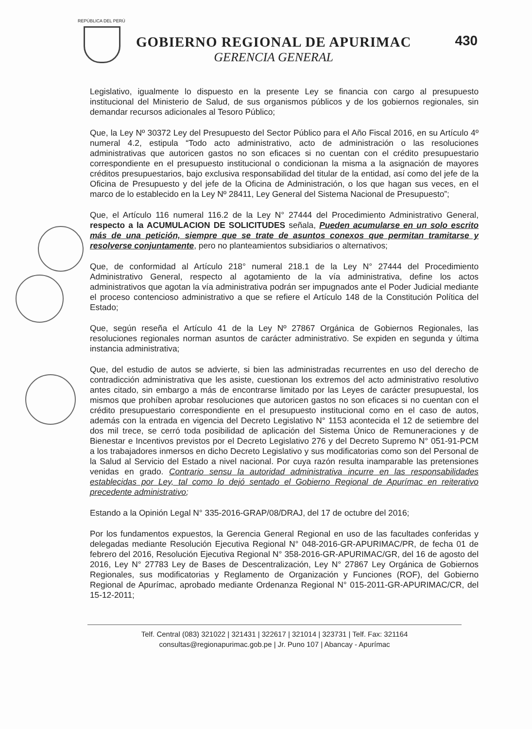REPÚBLICA DEL PERÚ
GOBIERNO REGIONAL DE APURIMAC
GERENCIA GENERAL
430
Legislativo, igualmente lo dispuesto en la presente Ley se financia con cargo al presupuesto institucional del Ministerio de Salud, de sus organismos públicos y de los gobiernos regionales, sin demandar recursos adicionales al Tesoro Público;
Que, la Ley Nº 30372 Ley del Presupuesto del Sector Público para el Año Fiscal 2016, en su Artículo 4º numeral 4.2, estipula “Todo acto administrativo, acto de administración o las resoluciones administrativas que autoricen gastos no son eficaces si no cuentan con el crédito presupuestario correspondiente en el presupuesto institucional o condicionan la misma a la asignación de mayores créditos presupuestarios, bajo exclusiva responsabilidad del titular de la entidad, así como del jefe de la Oficina de Presupuesto y del jefe de la Oficina de Administración, o los que hagan sus veces, en el marco de lo establecido en la Ley Nº 28411, Ley General del Sistema Nacional de Presupuesto”;
Que, el Artículo 116 numeral 116.2 de la Ley N° 27444 del Procedimiento Administrativo General, respecto a la ACUMULACION DE SOLICITUDES señala, Pueden acumularse en un solo escrito más de una petición, siempre que se trate de asuntos conexos que permitan tramitarse y resolverse conjuntamente, pero no planteamientos subsidiarios o alternativos;
Que, de conformidad al Artículo 218° numeral 218.1 de la Ley N° 27444 del Procedimiento Administrativo General, respecto al agotamiento de la vía administrativa, define los actos administrativos que agotan la vía administrativa podrán ser impugnados ante el Poder Judicial mediante el proceso contencioso administrativo a que se refiere el Artículo 148 de la Constitución Política del Estado;
Que, según reseña el Artículo 41 de la Ley Nº 27867 Orgánica de Gobiernos Regionales, las resoluciones regionales norman asuntos de carácter administrativo. Se expiden en segunda y última instancia administrativa;
Que, del estudio de autos se advierte, si bien las administradas recurrentes en uso del derecho de contradicción administrativa que les asiste, cuestionan los extremos del acto administrativo resolutivo antes citado, sin embargo a más de encontrarse limitado por las Leyes de carácter presupuestal, los mismos que prohíben aprobar resoluciones que autoricen gastos no son eficaces si no cuentan con el crédito presupuestario correspondiente en el presupuesto institucional como en el caso de autos, además con la entrada en vigencia del Decreto Legislativo N° 1153 acontecida el 12 de setiembre del dos mil trece, se cerró toda posibilidad de aplicación del Sistema Único de Remuneraciones y de Bienestar e Incentivos previstos por el Decreto Legislativo 276 y del Decreto Supremo N° 051-91-PCM a los trabajadores inmersos en dicho Decreto Legislativo y sus modificatorias como son del Personal de la Salud al Servicio del Estado a nivel nacional. Por cuya razón resulta inamparable las pretensiones venidas en grado. Contrario sensu la autoridad administrativa incurre en las responsabilidades establecidas por Ley, tal como lo dejó sentado el Gobierno Regional de Apurímac en reiterativo precedente administrativo;
Estando a la Opinión Legal N° 335-2016-GRAP/08/DRAJ, del 17 de octubre del 2016;
Por los fundamentos expuestos, la Gerencia General Regional en uso de las facultades conferidas y delegadas mediante Resolución Ejecutiva Regional N° 048-2016-GR-APURIMAC/PR, de fecha 01 de febrero del 2016, Resolución Ejecutiva Regional N° 358-2016-GR-APURIMAC/GR, del 16 de agosto del 2016, Ley N° 27783 Ley de Bases de Descentralización, Ley N° 27867 Ley Orgánica de Gobiernos Regionales, sus modificatorias y Reglamento de Organización y Funciones (ROF), del Gobierno Regional de Apurímac, aprobado mediante Ordenanza Regional N° 015-2011-GR-APURIMAC/CR, del 15-12-2011;
Telf. Central (083) 321022 | 321431 | 322617 | 321014 | 323731 | Telf. Fax: 321164
consultas@regionapurimac.gob.pe | Jr. Puno 107 | Abancay - Apurímac